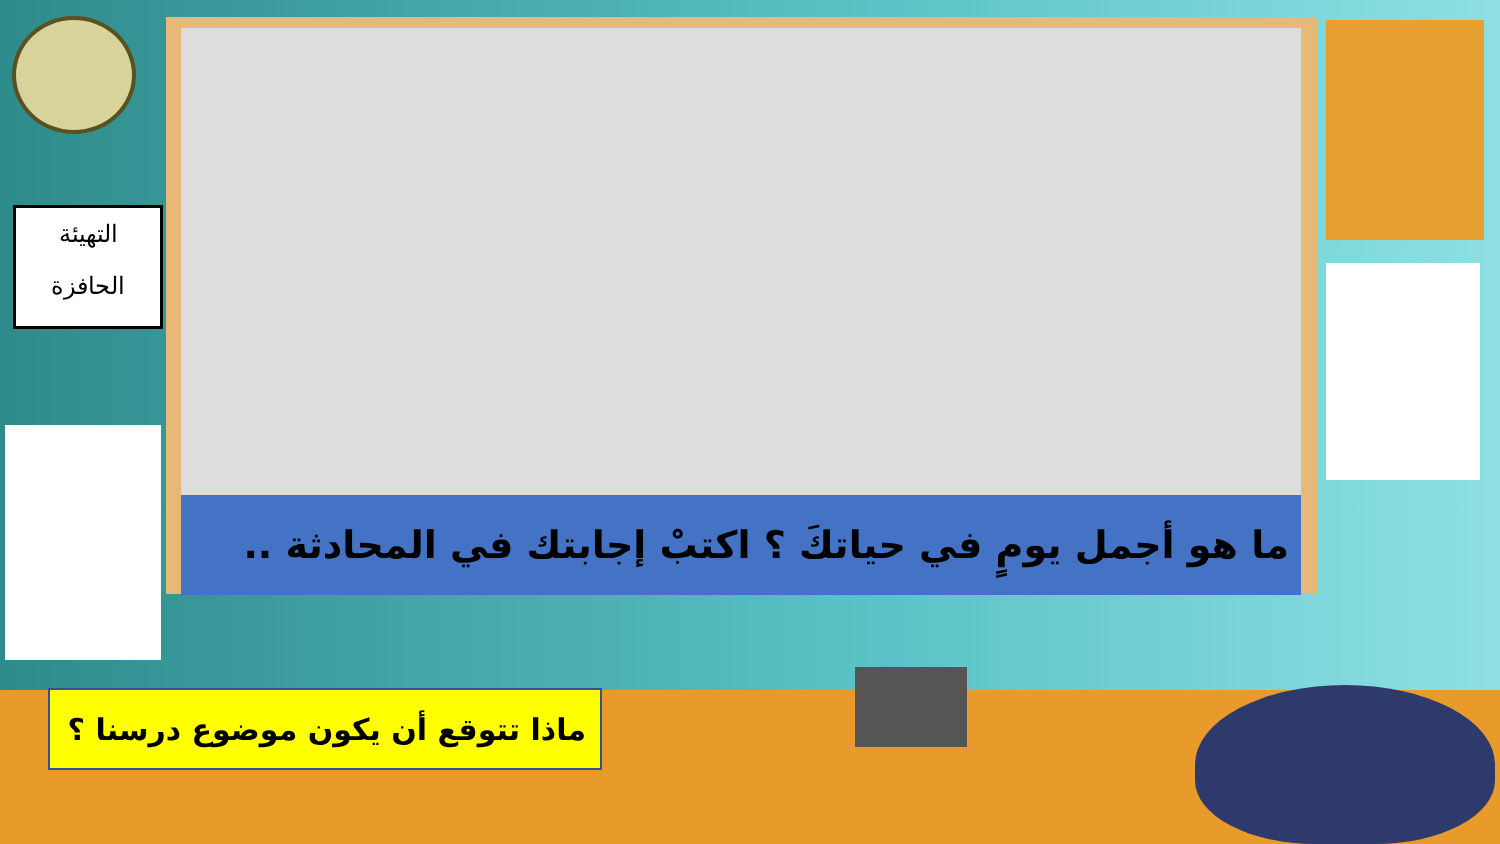ما هو أجمل يومٍ في حياتكَ ؟ اكتبْ إجابتك في المحادثة ..
التهيئة
الحافزة
ماذا تتوقع أن يكون موضوع درسنا ؟